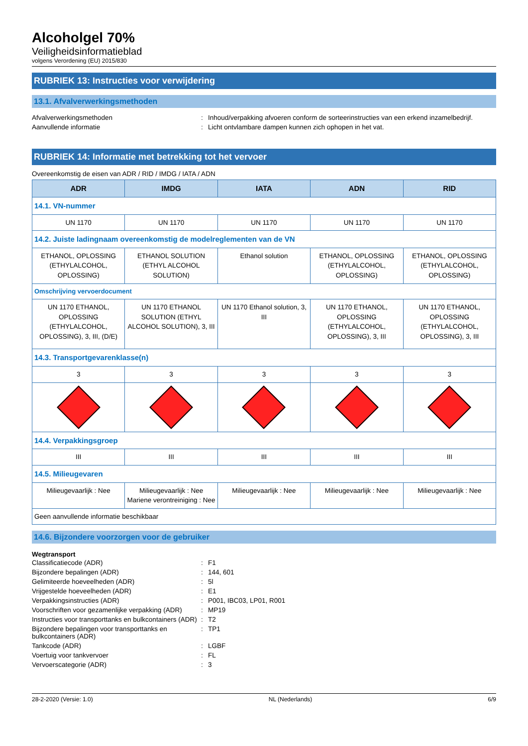Alcoholgel 70%
Veiligheidsinformatieblad
volgens Verordening (EU) 2015/830
RUBRIEK 13: Instructies voor verwijdering
13.1. Afvalverwerkingsmethoden
Afvalverwerkingsmethoden
:
Inhoud/verpakking afvoeren conform de sorteerinstructies van een erkend inzamelbedrijf.
Aanvullende informatie
:
Licht ontvlambare dampen kunnen zich ophopen in het vat.
RUBRIEK 14: Informatie met betrekking tot het vervoer
Overeenkomstig de eisen van ADR / RID / IMDG / IATA / ADN
| ADR | IMDG | IATA | ADN | RID |
| --- | --- | --- | --- | --- |
| 14.1. VN-nummer | | | | |
| UN 1170 | UN 1170 | UN 1170 | UN 1170 | UN 1170 |
| 14.2. Juiste ladingnaam overeenkomstig de modelreglementen van de VN | | | | |
| ETHANOL, OPLOSSING (ETHYLALCOHOL, OPLOSSING) | ETHANOL SOLUTION (ETHYL ALCOHOL SOLUTION) | Ethanol solution | ETHANOL, OPLOSSING (ETHYLALCOHOL, OPLOSSING) | ETHANOL, OPLOSSING (ETHYLALCOHOL, OPLOSSING) |
| Omschrijving vervoerdocument | | | | |
| UN 1170 ETHANOL, OPLOSSING (ETHYLALCOHOL, OPLOSSING), 3, III, (D/E) | UN 1170 ETHANOL SOLUTION (ETHYL ALCOHOL SOLUTION), 3, III | UN 1170 Ethanol solution, 3, III | UN 1170 ETHANOL, OPLOSSING (ETHYLALCOHOL, OPLOSSING), 3, III | UN 1170 ETHANOL, OPLOSSING (ETHYLALCOHOL, OPLOSSING), 3, III |
| 14.3. Transportgevarenklasse(n) | | | | |
| 3 | 3 | 3 | 3 | 3 |
| 14.4. Verpakkingsgroep | | | | |
| III | III | III | III | III |
| 14.5. Milieugevaren | | | | |
| Milieugevaarlijk : Nee | Milieugevaarlijk : Nee Mariene verontreiniging : Nee | Milieugevaarlijk : Nee | Milieugevaarlijk : Nee | Milieugevaarlijk : Nee |
| Geen aanvullende informatie beschikbaar | | | | |
14.6. Bijzondere voorzorgen voor de gebruiker
Wegtransport
Classificatiecode (ADR)
:
F1
Bijzondere bepalingen (ADR)
:
144, 601
Gelimiteerde hoeveelheden (ADR)
:
5l
Vrijgestelde hoeveelheden (ADR)
:
E1
Verpakkingsinstructies (ADR)
:
P001, IBC03, LP01, R001
Voorschriften voor gezamenlijke verpakking (ADR)
:
MP19
Instructies voor transporttanks en bulkcontainers (ADR)
:
T2
Bijzondere bepalingen voor transporttanks en bulkcontainers (ADR)
:
TP1
Tankcode (ADR)
:
LGBF
Voertuig voor tankvervoer
:
FL
Vervoerscategorie (ADR)
:
3
28-2-2020 (Versie: 1.0) NL (Nederlands) 6/9